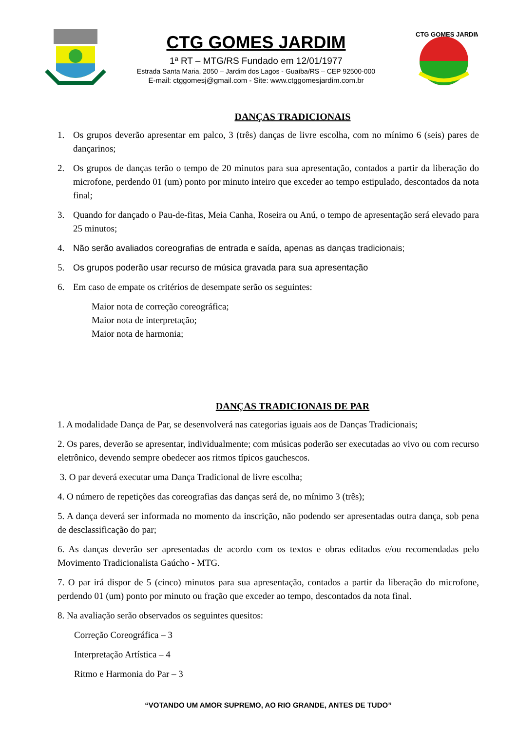CTG GOMES JARDIM
1ª RT – MTG/RS Fundado em 12/01/1977
Estrada Santa Maria, 2050 – Jardim dos Lagos - Guaíba/RS – CEP 92500-000
E-mail: ctggomesj@gmail.com - Site: www.ctggomesjardim.com.br
CTG GOMES JARDIM
DANÇAS TRADICIONAIS
1. Os grupos deverão apresentar em palco, 3 (três) danças de livre escolha, com no mínimo 6 (seis) pares de dançarinos;
2. Os grupos de danças terão o tempo de 20 minutos para sua apresentação, contados a partir da liberação do microfone, perdendo 01 (um) ponto por minuto inteiro que exceder ao tempo estipulado, descontados da nota final;
3. Quando for dançado o Pau-de-fitas, Meia Canha, Roseira ou Anú, o tempo de apresentação será elevado para 25 minutos;
4. Não serão avaliados coreografias de entrada e saída, apenas as danças tradicionais;
5. Os grupos poderão usar recurso de música gravada para sua apresentação
6. Em caso de empate os critérios de desempate serão os seguintes:
Maior nota de correção coreográfica;
Maior nota de interpretação;
Maior nota de harmonia;
DANÇAS TRADICIONAIS DE PAR
1. A modalidade Dança de Par, se desenvolverá nas categorias iguais aos de Danças Tradicionais;
2. Os pares, deverão se apresentar, individualmente; com músicas poderão ser executadas ao vivo ou com recurso eletrônico, devendo sempre obedecer aos ritmos típicos gauchescos.
3. O par deverá executar uma Dança Tradicional de livre escolha;
4. O número de repetições das coreografias das danças será de, no mínimo 3 (três);
5. A dança deverá ser informada no momento da inscrição, não podendo ser apresentadas outra dança, sob pena de desclassificação do par;
6. As danças deverão ser apresentadas de acordo com os textos e obras editados e/ou recomendadas pelo Movimento Tradicionalista Gaúcho - MTG.
7. O par irá dispor de 5 (cinco) minutos para sua apresentação, contados a partir da liberação do microfone, perdendo 01 (um) ponto por minuto ou fração que exceder ao tempo, descontados da nota final.
8. Na avaliação serão observados os seguintes quesitos:
Correção Coreográfica – 3
Interpretação Artística – 4
Ritmo e Harmonia do Par – 3
“VOTANDO UM AMOR SUPREMO, AO RIO GRANDE, ANTES DE TUDO”